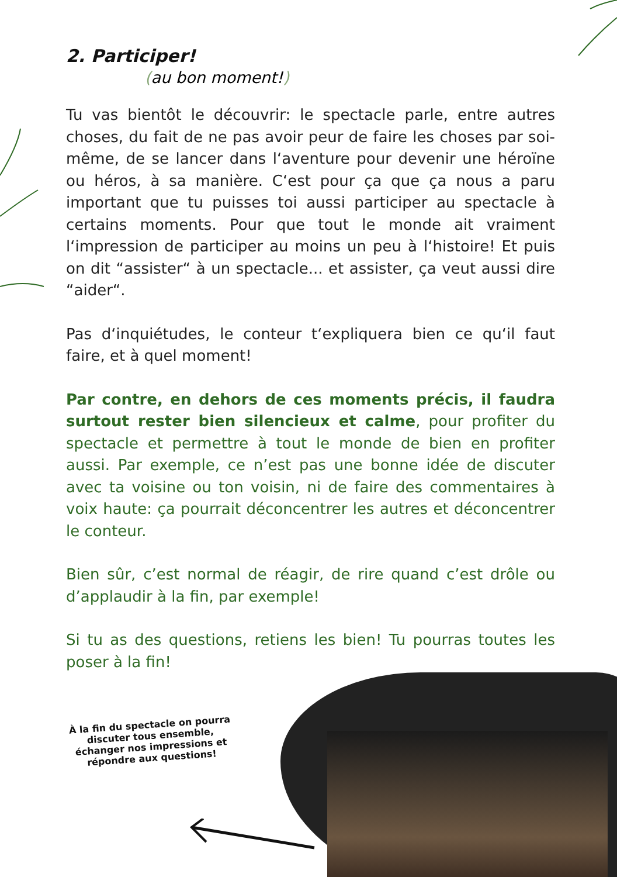2. Participer!
(au bon moment!)
Tu vas bientôt le découvrir: le spectacle parle, entre autres choses, du fait de ne pas avoir peur de faire les choses par soi-même, de se lancer dans l‘aventure pour devenir une héroïne ou héros, à sa manière. C‘est pour ça que ça nous a paru important que tu puisses toi aussi participer au spectacle à certains moments. Pour que tout le monde ait vraiment l‘impression de participer au moins un peu à l‘histoire! Et puis on dit “assister“ à un spectacle... et assister, ça veut aussi dire “aider“.
Pas d‘inquiétudes, le conteur t‘expliquera bien ce qu‘il faut faire, et à quel moment!
Par contre, en dehors de ces moments précis, il faudra surtout rester bien silencieux et calme, pour profiter du spectacle et permettre à tout le monde de bien en profiter aussi. Par exemple, ce n’est pas une bonne idée de discuter avec ta voisine ou ton voisin, ni de faire des commentaires à voix haute: ça pourrait déconcentrer les autres et déconcentrer le conteur.
Bien sûr, c’est normal de réagir, de rire quand c’est drôle ou d’applaudir à la fin, par exemple!
Si tu as des questions, retiens les bien! Tu pourras toutes les poser à la fin!
À la fin du spectacle on pourra discuter tous ensemble, échanger nos impressions et répondre aux questions!